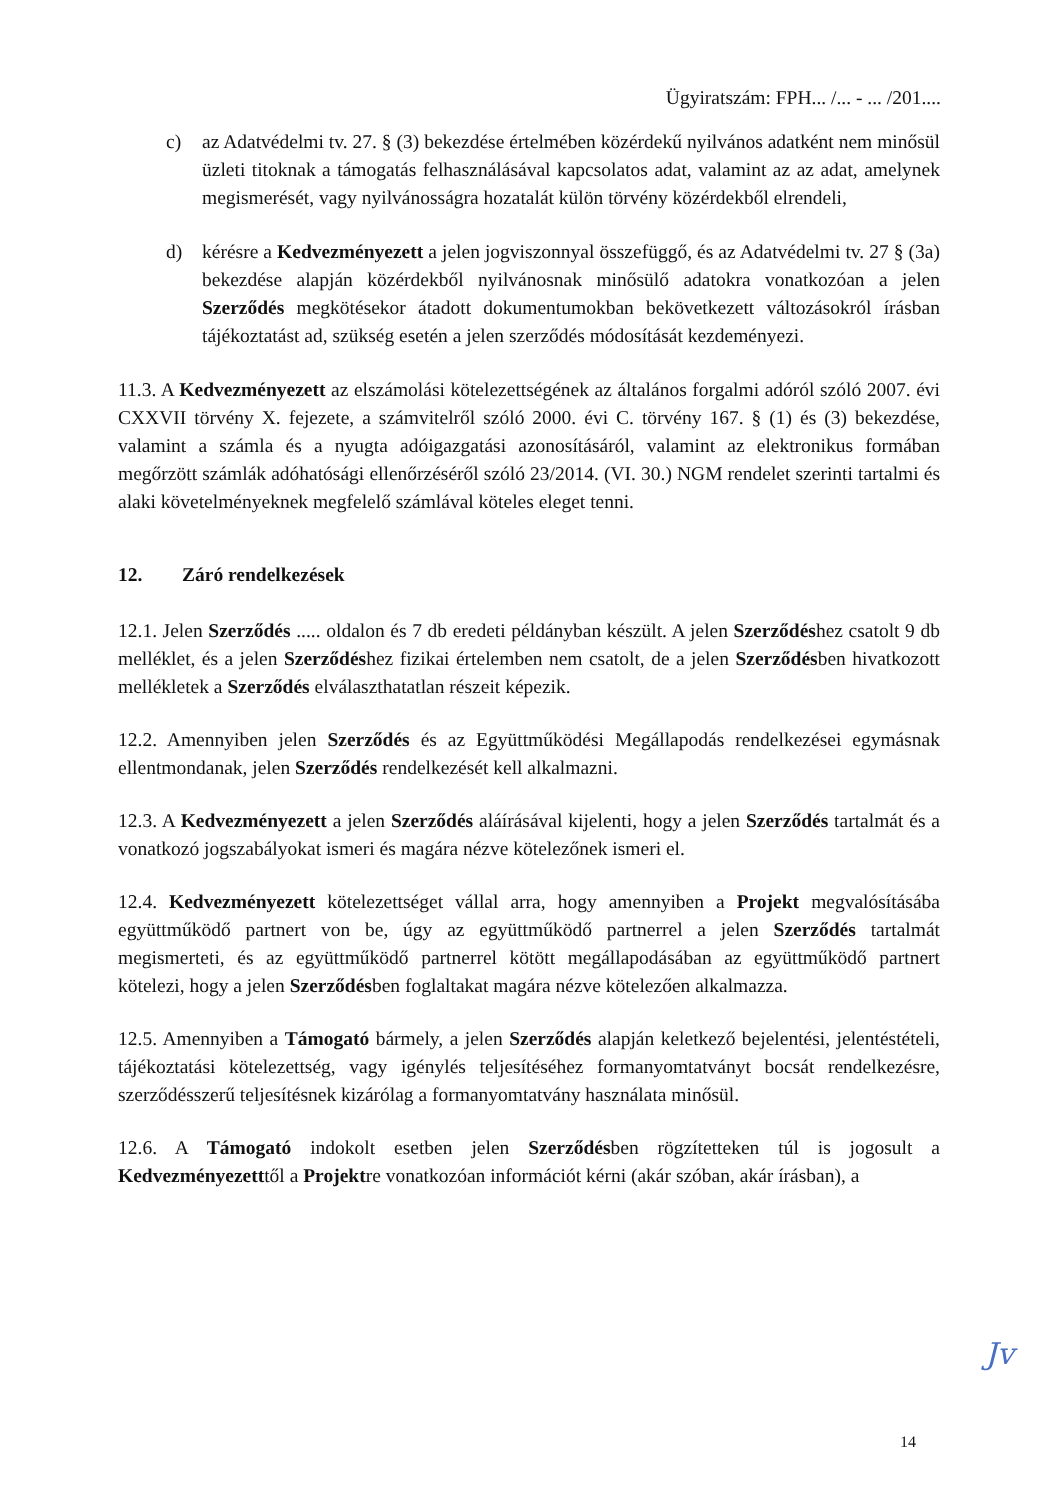Ügyiratszám: FPH... /... - ... /201....
c) az Adatvédelmi tv. 27. § (3) bekezdése értelmében közérdekű nyilvános adatként nem minősül üzleti titoknak a támogatás felhasználásával kapcsolatos adat, valamint az az adat, amelynek megismerését, vagy nyilvánosságra hozatalát külön törvény közérdekből elrendeli,
d) kérésre a Kedvezményezett a jelen jogviszonnyal összefüggő, és az Adatvédelmi tv. 27 § (3a) bekezdése alapján közérdekből nyilvánosnak minősülő adatokra vonatkozóan a jelen Szerződés megkötésekor átadott dokumentumokban bekövetkezett változásokról írásban tájékoztatást ad, szükség esetén a jelen szerződés módosítását kezdeményezi.
11.3. A Kedvezményezett az elszámolási kötelezettségének az általános forgalmi adóról szóló 2007. évi CXXVII törvény X. fejezete, a számvitelről szóló 2000. évi C. törvény 167. § (1) és (3) bekezdése, valamint a számla és a nyugta adóigazgatási azonosításáról, valamint az elektronikus formában megőrzött számlák adóhatósági ellenőrzéséről szóló 23/2014. (VI. 30.) NGM rendelet szerinti tartalmi és alaki követelményeknek megfelelő számlával köteles eleget tenni.
12. Záró rendelkezések
12.1. Jelen Szerződés ..... oldalon és 7 db eredeti példányban készült. A jelen Szerződéshez csatolt 9 db melléklet, és a jelen Szerződéshez fizikai értelemben nem csatolt, de a jelen Szerződésben hivatkozott mellékletek a Szerződés elválaszthatatlan részeit képezik.
12.2. Amennyiben jelen Szerződés és az Együttműködési Megállapodás rendelkezései egymásnak ellentmondanak, jelen Szerződés rendelkezését kell alkalmazni.
12.3. A Kedvezményezett a jelen Szerződés aláírásával kijelenti, hogy a jelen Szerződés tartalmát és a vonatkozó jogszabályokat ismeri és magára nézve kötelezőnek ismeri el.
12.4. Kedvezményezett kötelezettséget vállal arra, hogy amennyiben a Projekt megvalósításába együttműködő partnert von be, úgy az együttműködő partnerrel a jelen Szerződés tartalmát megismerteti, és az együttműködő partnerrel kötött megállapodásában az együttműködő partnert kötelezi, hogy a jelen Szerződésben foglaltakat magára nézve kötelezően alkalmazza.
12.5. Amennyiben a Támogató bármely, a jelen Szerződés alapján keletkező bejelentési, jelentéstételi, tájékoztatási kötelezettség, vagy igénylés teljesítéséhez formanyomtatványt bocsát rendelkezésre, szerződésszerű teljesítésnek kizárólag a formanyomtatvány használata minősül.
12.6. A Támogató indokolt esetben jelen Szerződésben rögzítetteken túl is jogosult a Kedvezményezetttől a Projektre vonatkozóan információt kérni (akár szóban, akár írásban), a
Jv
14